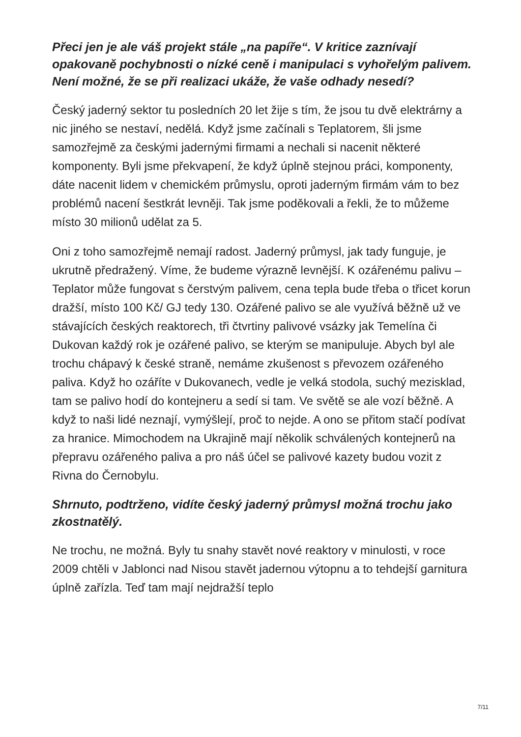Přeci jen je ale váš projekt stále „na papíře“. V kritice zaznívají opakovaně pochybnosti o nízké ceně i manipulaci s vyhořelým palivem. Není možné, že se při realizaci ukáže, že vaše odhady nesedí?
Český jaderný sektor tu posledních 20 let žije s tím, že jsou tu dvě elektrárny a nic jiného se nestaví, nedělá. Když jsme začínali s Teplatorem, šli jsme samozřejmě za českými jadernými firmami a nechali si nacenit některé komponenty. Byli jsme překvapení, že když úplně stejnou práci, komponenty, dáte nacenit lidem v chemickém průmyslu, oproti jaderným firmám vám to bez problémů nacení šestkrát levněji. Tak jsme poděkovali a řekli, že to můžeme místo 30 milionů udělat za 5.
Oni z toho samozřejmě nemají radost. Jaderný průmysl, jak tady funguje, je ukrutně předražený. Víme, že budeme výrazně levnější. K ozářenému palivu – Teplator může fungovat s čerstvým palivem, cena tepla bude třeba o třicet korun dražší, místo 100 Kč/ GJ tedy 130. Ozářené palivo se ale využívá běžně už ve stávajících českých reaktorech, tři čtvrtiny palivové vsázky jak Temelína či Dukovan každý rok je ozářené palivo, se kterým se manipuluje. Abych byl ale trochu chápavý k české straně, nemáme zkušenost s převozem ozářeného paliva. Když ho ozáříte v Dukovanech, vedle je velká stodola, suchý mezisklad, tam se palivo hodí do kontejneru a sedí si tam. Ve světě se ale vozí běžně. A když to naši lidé neznají, vymýšlejí, proč to nejde. A ono se přitom stačí podívat za hranice. Mimochodem na Ukrajině mají několik schválených kontejnerů na přepravu ozářeného paliva a pro náš účel se palivové kazety budou vozit z Rivna do Černobylu.
Shrnuto, podtrženo, vidíte český jaderný průmysl možná trochu jako zkostnatělý.
Ne trochu, ne možná. Byly tu snahy stavět nové reaktory v minulosti, v roce 2009 chtěli v Jablonci nad Nisou stavět jadernou výtopnu a to tehdejší garnitura úplně zařízla. Teď tam mají nejdražší teplo
7/11